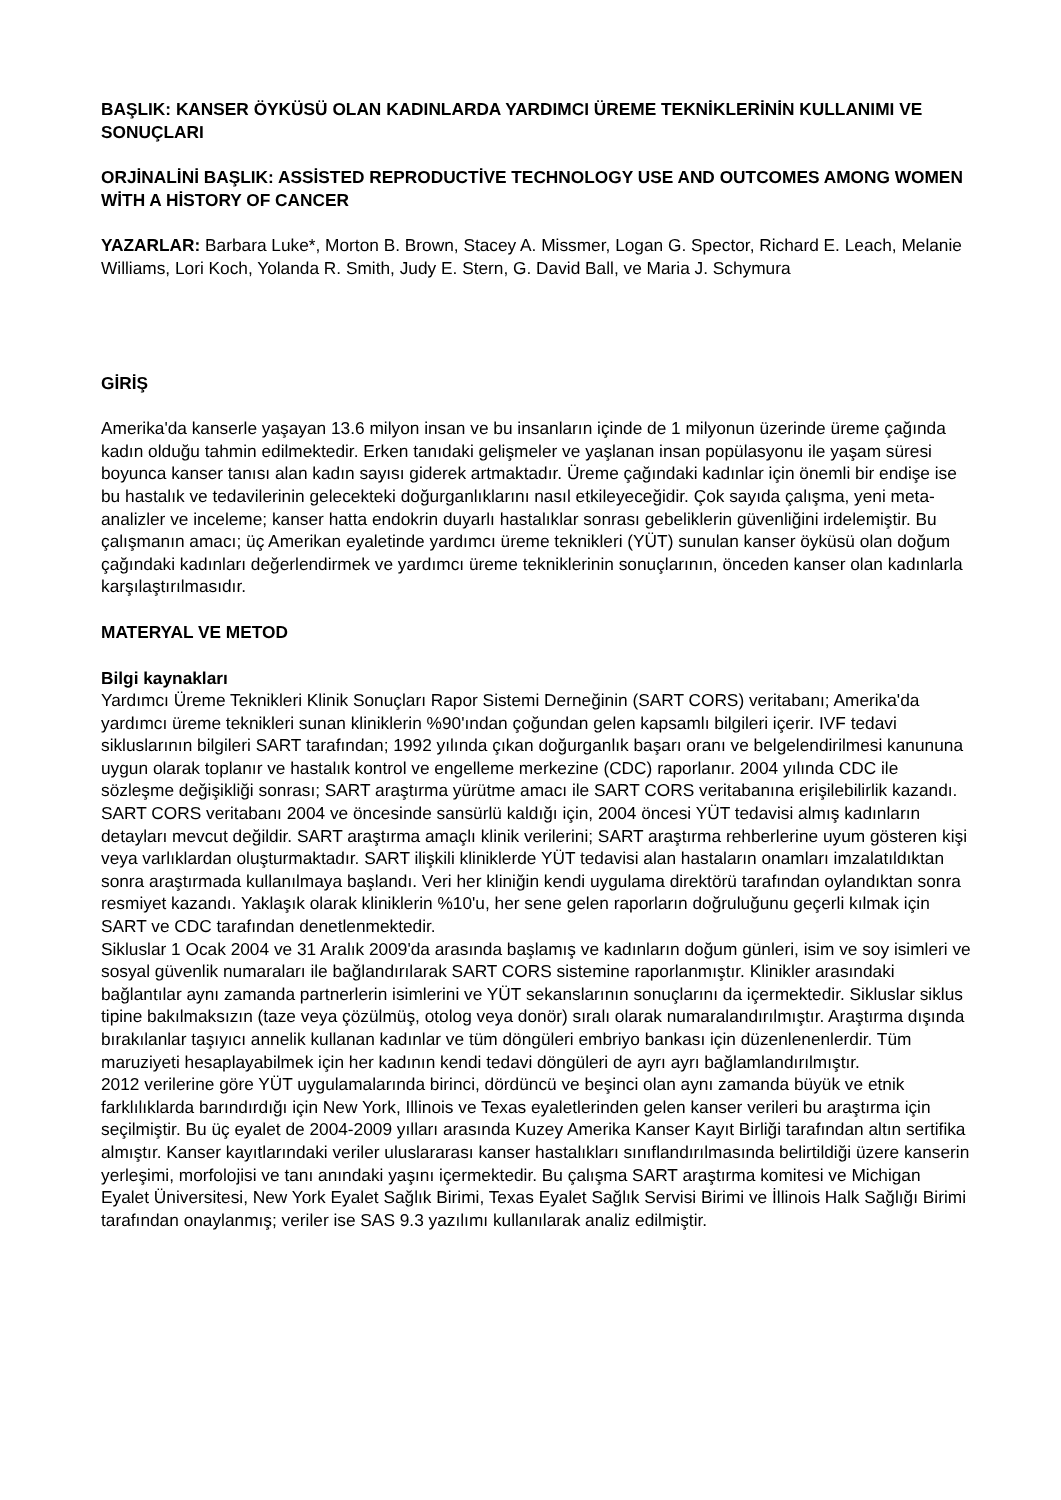BAŞLIK: KANSER ÖYKÜSÜ OLAN KADINLARDA YARDIMCI ÜREME TEKNİKLERİNİN KULLANIMI VE SONUÇLARI
ORJİNALİNİ BAŞLIK: ASSİSTED REPRODUCTİVE TECHNOLOGY USE AND OUTCOMES AMONG WOMEN WİTH A HİSTORY OF CANCER
YAZARLAR: Barbara Luke*, Morton B. Brown, Stacey A. Missmer, Logan G. Spector, Richard E. Leach, Melanie Williams, Lori Koch, Yolanda R. Smith, Judy E. Stern, G. David Ball, ve Maria J. Schymura
GİRİŞ
Amerika'da kanserle yaşayan 13.6 milyon insan ve bu insanların içinde de 1 milyonun üzerinde üreme çağında kadın olduğu tahmin edilmektedir. Erken tanıdaki gelişmeler ve yaşlanan insan popülasyonu ile yaşam süresi boyunca kanser tanısı alan kadın sayısı giderek artmaktadır. Üreme çağındaki kadınlar için önemli bir endişe ise bu hastalık ve tedavilerinin gelecekteki doğurganlıklarını nasıl etkileyeceğidir. Çok sayıda çalışma, yeni meta-analizler ve inceleme; kanser hatta endokrin duyarlı hastalıklar sonrası gebeliklerin güvenliğini irdelemiştir. Bu çalışmanın amacı; üç Amerikan eyaletinde yardımcı üreme teknikleri (YÜT) sunulan kanser öyküsü olan doğum çağındaki kadınları değerlendirmek ve yardımcı üreme tekniklerinin sonuçlarının, önceden kanser olan kadınlarla karşılaştırılmasıdır.
MATERYAL VE METOD
Bilgi kaynakları
Yardımcı Üreme Teknikleri Klinik Sonuçları Rapor Sistemi Derneğinin (SART CORS) veritabanı; Amerika'da yardımcı üreme teknikleri sunan kliniklerin %90'ından çoğundan gelen kapsamlı bilgileri içerir. IVF tedavi sikluslarının bilgileri SART tarafından; 1992 yılında çıkan doğurganlık başarı oranı ve belgelendirilmesi kanununa uygun olarak toplanır ve hastalık kontrol ve engelleme merkezine (CDC) raporlanır. 2004 yılında CDC ile sözleşme değişikliği sonrası; SART araştırma yürütme amacı ile SART CORS veritabanına erişilebilirlik kazandı. SART CORS veritabanı 2004 ve öncesinde sansürlü kaldığı için, 2004 öncesi YÜT tedavisi almış kadınların detayları mevcut değildir. SART araştırma amaçlı klinik verilerini; SART araştırma rehberlerine uyum gösteren kişi veya varlıklardan oluşturmaktadır. SART ilişkili kliniklerde YÜT tedavisi alan hastaların onamları imzalatıldıktan sonra araştırmada kullanılmaya başlandı. Veri her kliniğin kendi uygulama direktörü tarafından oylandıktan sonra resmiyet kazandı. Yaklaşık olarak kliniklerin %10'u, her sene gelen raporların doğruluğunu geçerli kılmak için SART ve CDC tarafından denetlenmektedir.
Sikluslar 1 Ocak 2004 ve 31 Aralık 2009'da arasında başlamış ve kadınların doğum günleri, isim ve soy isimleri ve sosyal güvenlik numaraları ile bağlandırılarak SART CORS sistemine raporlanmıştır. Klinikler arasındaki bağlantılar aynı zamanda partnerlerin isimlerini ve YÜT sekanslarının sonuçlarını da içermektedir. Sikluslar siklus tipine bakılmaksızın (taze veya çözülmüş, otolog veya donör) sıralı olarak numaralandırılmıştır. Araştırma dışında bırakılanlar taşıyıcı annelik kullanan kadınlar ve tüm döngüleri embriyo bankası için düzenlenenlerdir. Tüm maruziyeti hesaplayabilmek için her kadının kendi tedavi döngüleri de ayrı ayrı bağlamlandırılmıştır.
2012 verilerine göre YÜT uygulamalarında birinci, dördüncü ve beşinci olan aynı zamanda büyük ve etnik farklılıklarda barındırdığı için New York, Illinois ve Texas eyaletlerinden gelen kanser verileri bu araştırma için seçilmiştir. Bu üç eyalet de 2004-2009 yılları arasında Kuzey Amerika Kanser Kayıt Birliği tarafından altın sertifika almıştır. Kanser kayıtlarındaki veriler uluslararası kanser hastalıkları sınıflandırılmasında belirtildiği üzere kanserin yerleşimi, morfolojisi ve tanı anındaki yaşını içermektedir. Bu çalışma SART araştırma komitesi ve Michigan Eyalet Üniversitesi, New York Eyalet Sağlık Birimi, Texas Eyalet Sağlık Servisi Birimi ve İllinois Halk Sağlığı Birimi tarafından onaylanmış; veriler ise SAS 9.3 yazılımı kullanılarak analiz edilmiştir.